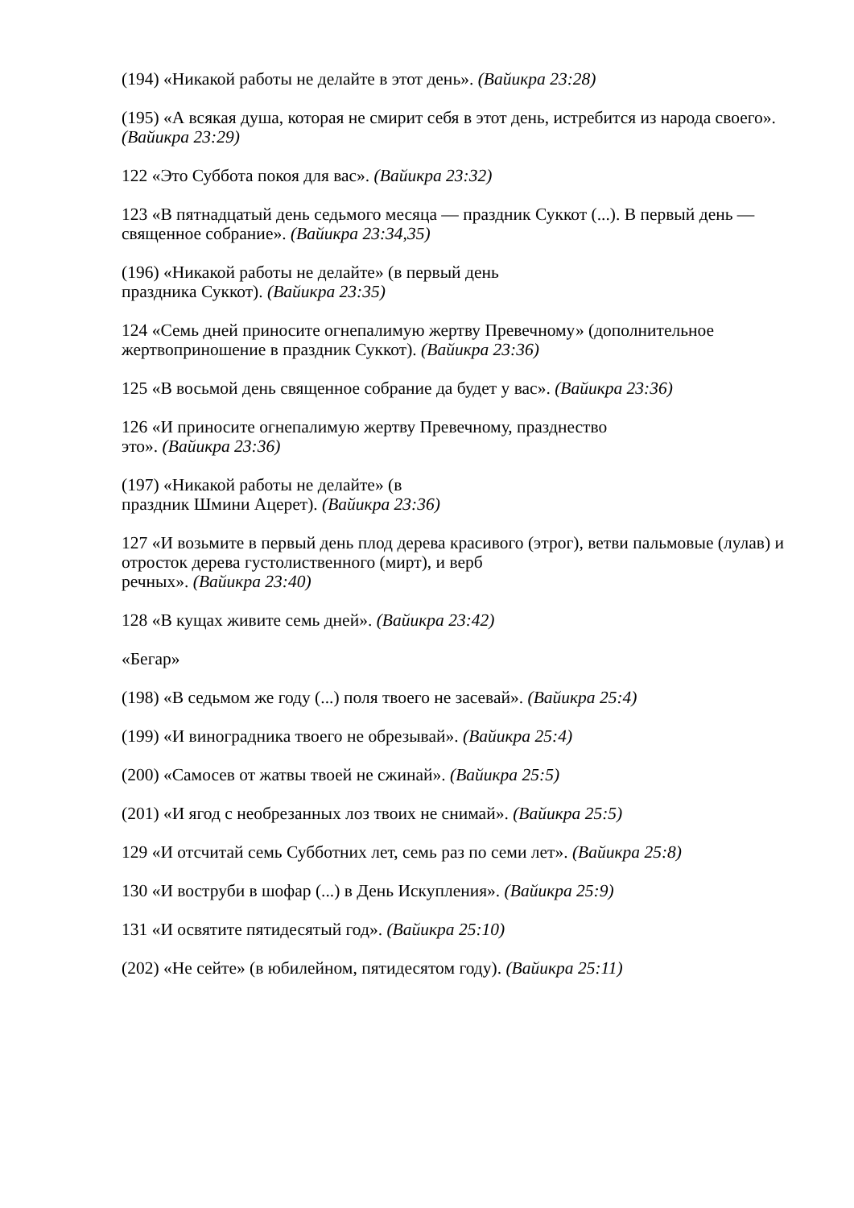(194) «Никакой работы не делайте в этот день». (Вайикра 23:28)
(195) «А всякая душа, которая не смирит себя в этот день, истребится из народа своего». (Вайикра 23:29)
122 «Это Суббота покоя для вас». (Вайикра 23:32)
123 «В пятнадцатый день седьмого месяца — праздник Суккот (...). В первый день — священное собрание». (Вайикра 23:34,35)
(196) «Никакой работы не делайте» (в первый день
праздника Суккот). (Вайикра 23:35)
124 «Семь дней приносите огнепалимую жертву Превечному» (дополнительное жертвоприношение в праздник Суккот). (Вайикра 23:36)
125 «В восьмой день священное собрание да будет у вас». (Вайикра 23:36)
126 «И приносите огнепалимую жертву Превечному, празднество
это». (Вайикра 23:36)
(197) «Никакой работы не делайте» (в
праздник Шмини Ацерет). (Вайикра 23:36)
127 «И возьмите в первый день плод дерева красивого (этрог), ветви пальмовые (лулав) и отросток дерева густолиственного (мирт), и верб
речных». (Вайикра 23:40)
128 «В кущах живите семь дней». (Вайикра 23:42)
«Бегар»
(198) «В седьмом же году (...) поля твоего не засевай». (Вайикра 25:4)
(199) «И виноградника твоего не обрезывай». (Вайикра 25:4)
(200) «Самосев от жатвы твоей не сжинай». (Вайикра 25:5)
(201) «И ягод с необрезанных лоз твоих не снимай». (Вайикра 25:5)
129 «И отсчитай семь Субботних лет, семь раз по семи лет». (Вайикра 25:8)
130 «И воструби в шофар (...) в День Искупления». (Вайикра 25:9)
131 «И освятите пятидесятый год». (Вайикра 25:10)
(202) «Не сейте» (в юбилейном, пятидесятом году). (Вайикра 25:11)